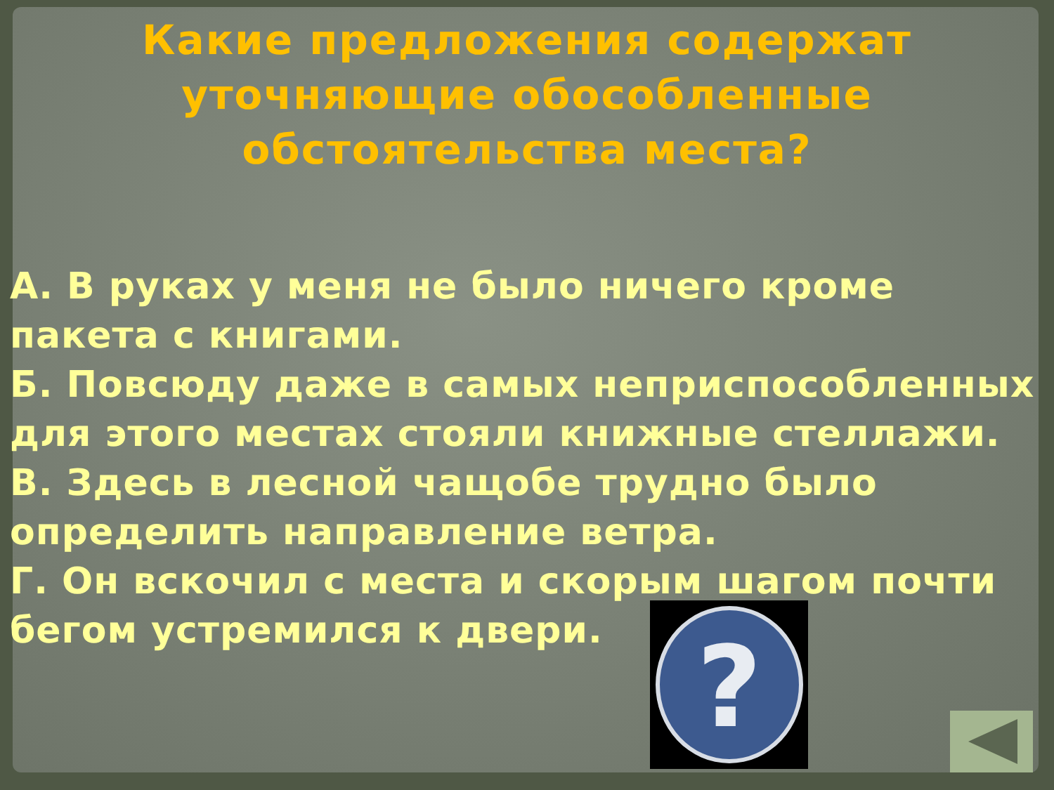Какие предложения содержат уточняющие обособленные обстоятельства места?
А. В руках у меня не было ничего кроме пакета с книгами.
Б. Повсюду даже в самых неприспособленных для этого местах стояли книжные стеллажи.
В. Здесь в лесной чащобе трудно было определить направление ветра.
Г. Он вскочил с места и скорым шагом почти бегом устремился к двери.
?